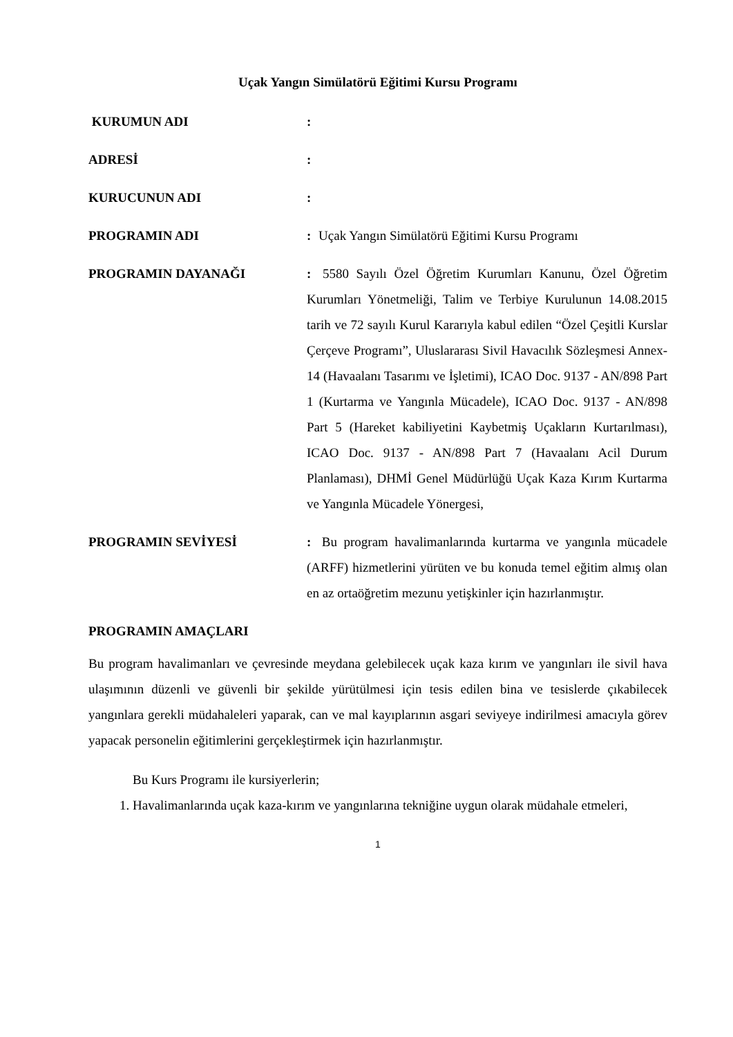Uçak Yangın Simülatörü Eğitimi Kursu Programı
KURUMUN ADI :
ADRESİ :
KURUCUNUN ADI :
PROGRAMIN ADI : Uçak Yangın Simülatörü Eğitimi Kursu Programı
PROGRAMIN DAYANAĞI : 5580 Sayılı Özel Öğretim Kurumları Kanunu, Özel Öğretim Kurumları Yönetmeliği, Talim ve Terbiye Kurulunun 14.08.2015 tarih ve 72 sayılı Kurul Kararıyla kabul edilen “Özel Çeşitli Kurslar Çerçeve Programı”, Uluslararası Sivil Havacılık Sözleşmesi Annex-14 (Havaalanı Tasarımı ve İşletimi), ICAO Doc. 9137 - AN/898 Part 1 (Kurtarma ve Yangınla Mücadele), ICAO Doc. 9137 - AN/898 Part 5 (Hareket kabiliyetini Kaybetmiş Uçakların Kurtarılması), ICAO Doc. 9137 - AN/898 Part 7 (Havaalanı Acil Durum Planlaması), DHMİ Genel Müdürlüğü Uçak Kaza Kırım Kurtarma ve Yangınla Mücadele Yönergesi,
PROGRAMIN SEVİYESİ : Bu program havalimanlarında kurtarma ve yangınla mücadele (ARFF) hizmetlerini yürüten ve bu konuda temel eğitim almış olan en az ortaöğretim mezunu yetişkinler için hazırlanmıştır.
PROGRAMIN AMAÇLARI
Bu program havalimanları ve çevresinde meydana gelebilecek uçak kaza kırım ve yangınları ile sivil hava ulaşımının düzenli ve güvenli bir şekilde yürütülmesi için tesis edilen bina ve tesislerde çıkabilecek yangınlara gerekli müdahaleleri yaparak, can ve mal kayıplarının asgari seviyeye indirilmesi amacıyla görev yapacak personelin eğitimlerini gerçekleştirmek için hazırlanmıştır.
Bu Kurs Programı ile kursiyerlerin;
1. Havalimanlarında uçak kaza-kırım ve yangınlarına tekniğine uygun olarak müdahale etmeleri,
1